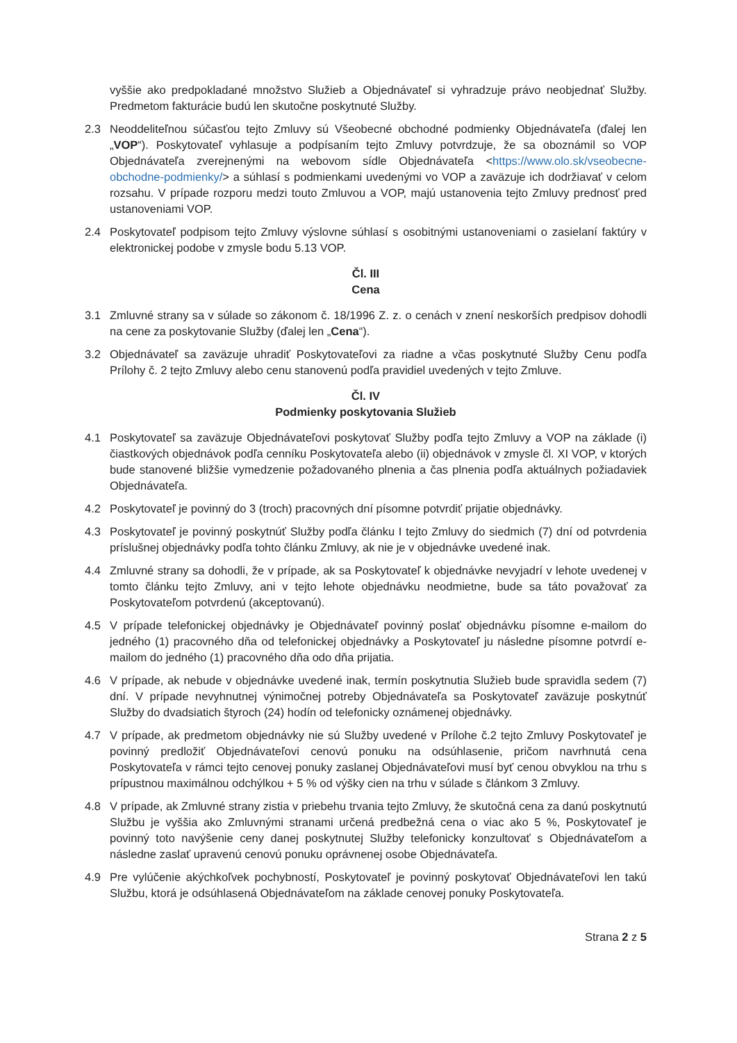vyššie ako predpokladané množstvo Služieb a Objednávateľ si vyhradzuje právo neobjednať Služby. Predmetom fakturácie budú len skutočne poskytnuté Služby.
2.3 Neoddeliteľnou súčasťou tejto Zmluvy sú Všeobecné obchodné podmienky Objednávateľa (ďalej len „VOP“). Poskytovateľ vyhlasuje a podpísaním tejto Zmluvy potvrdzuje, že sa oboznámil so VOP Objednávateľa zverejnenými na webovom sídle Objednávateľa <https://www.olo.sk/vseobecne-obchodne-podmienky/> a súhlasí s podmienkami uvedenými vo VOP a zaväzuje ich dodržiavať v celom rozsahu. V prípade rozporu medzi touto Zmluvou a VOP, majú ustanovenia tejto Zmluvy prednosť pred ustanoveniami VOP.
2.4 Poskytovateľ podpisom tejto Zmluvy výslovne súhlasí s osobitnými ustanoveniami o zasielaní faktúry v elektronickej podobe v zmysle bodu 5.13 VOP.
Čl. III
Cena
3.1 Zmluvné strany sa v súlade so zákonom č. 18/1996 Z. z. o cenách v znení neskorších predpisov dohodli na cene za poskytovanie Služby (ďalej len „Cena“).
3.2 Objednávateľ sa zaväzuje uhradiť Poskytovateľovi za riadne a včas poskytnuté Služby Cenu podľa Prílohy č. 2 tejto Zmluvy alebo cenu stanovenú podľa pravidiel uvedených v tejto Zmluve.
Čl. IV
Podmienky poskytovania Služieb
4.1 Poskytovateľ sa zaväzuje Objednávateľovi poskytovať Služby podľa tejto Zmluvy a VOP na základe (i) čiastkových objednávok podľa cenníku Poskytovateľa alebo (ii) objednávok v zmysle čl. XI VOP, v ktorých bude stanovené bližšie vymedzenie požadovaného plnenia a čas plnenia podľa aktuálnych požiadaviek Objednávateľa.
4.2 Poskytovateľ je povinný do 3 (troch) pracovných dní písomne potvrdiť prijatie objednávky.
4.3 Poskytovateľ je povinný poskytnúť Služby podľa článku I tejto Zmluvy do siedmich (7) dní od potvrdenia príslušnej objednávky podľa tohto článku Zmluvy, ak nie je v objednávke uvedené inak.
4.4 Zmluvné strany sa dohodli, že v prípade, ak sa Poskytovateľ k objednávke nevyjadrí v lehote uvedenej v tomto článku tejto Zmluvy, ani v tejto lehote objednávku neodmietne, bude sa táto považovať za Poskytovateľom potvrdenú (akceptovanú).
4.5 V prípade telefonickej objednávky je Objednávateľ povinný poslať objednávku písomne e-mailom do jedného (1) pracovného dňa od telefonickej objednávky a Poskytovateľ ju následne písomne potvrdí e-mailom do jedného (1) pracovného dňa odo dňa prijatia.
4.6 V prípade, ak nebude v objednávke uvedené inak, termín poskytnutia Služieb bude spravidla sedem (7) dní. V prípade nevyhnutnej výnimočnej potreby Objednávateľa sa Poskytovateľ zaväzuje poskytnúť Služby do dvadsiatich štyroch (24) hodín od telefonicky oznámenej objednávky.
4.7 V prípade, ak predmetom objednávky nie sú Služby uvedené v Prílohe č.2 tejto Zmluvy Poskytovateľ je povinný predložiť Objednávateľovi cenovú ponuku na odsúhlasenie, pričom navrhnutá cena Poskytovateľa v rámci tejto cenovej ponuky zaslanej Objednávateľovi musí byť cenou obvyklou na trhu s prípustnou maximálnou odchýlkou + 5 % od výšky cien na trhu v súlade s článkom 3 Zmluvy.
4.8 V prípade, ak Zmluvné strany zistia v priebehu trvania tejto Zmluvy, že skutočná cena za danú poskytnutú Službu je vyššia ako Zmluvnými stranami určená predbežná cena o viac ako 5 %, Poskytovateľ je povinný toto navýšenie ceny danej poskytnutej Služby telefonicky konzultovať s Objednávateľom a následne zaslať upravenú cenovú ponuku oprávnenej osobe Objednávateľa.
4.9 Pre vylúčenie akýchkoľvek pochybností, Poskytovateľ je povinný poskytovať Objednávateľovi len takú Službu, ktorá je odsúhlasená Objednávateľom na základe cenovej ponuky Poskytovateľa.
Strana 2 z 5